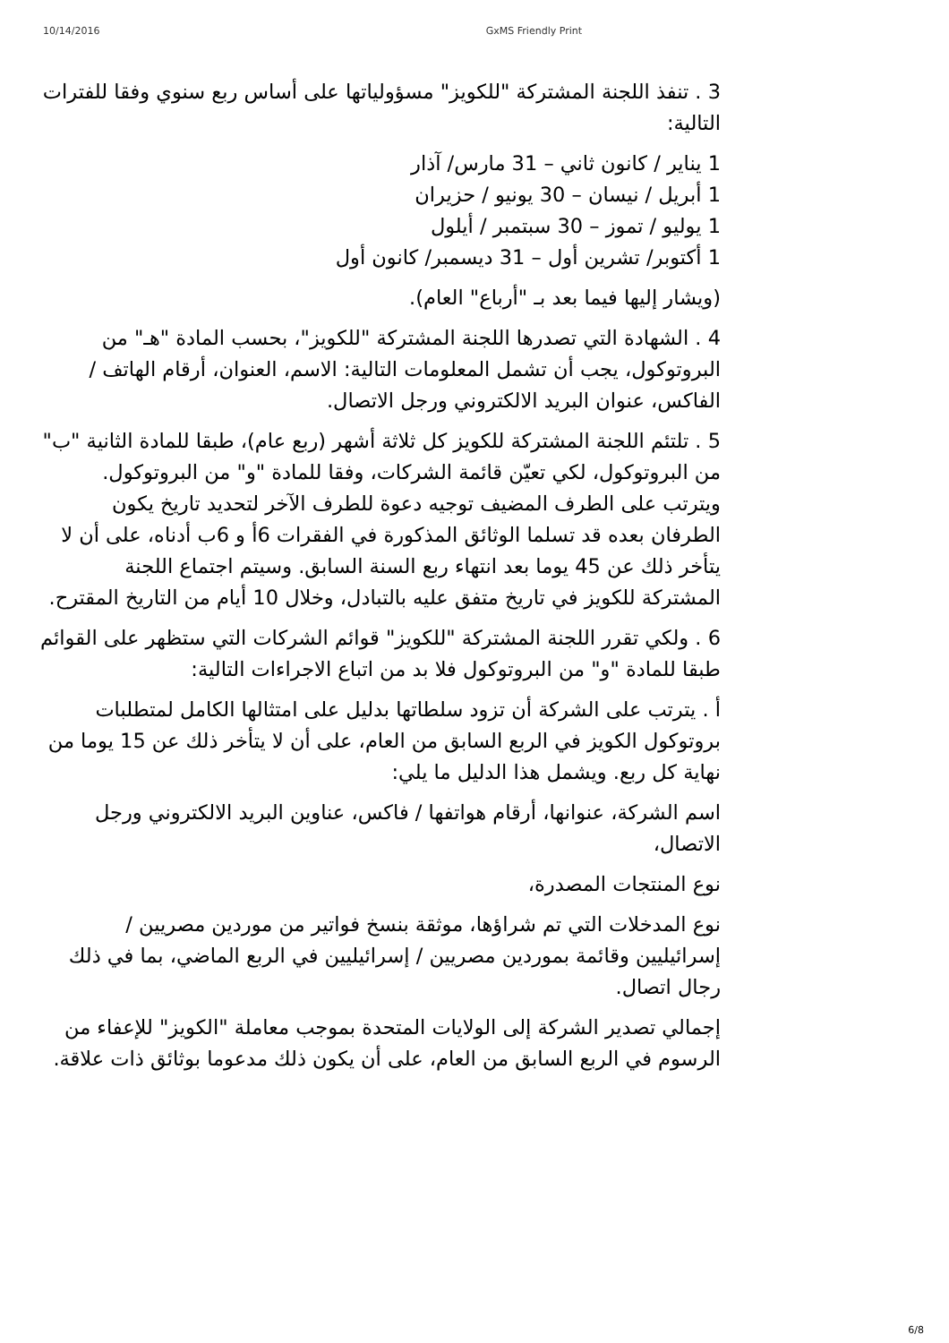10/14/2016 GxMS Friendly Print
3 . تنفذ اللجنة المشتركة "للكويز" مسؤولياتها على أساس ربع سنوي وفقا للفترات التالية:
1 يناير / كانون ثاني – 31 مارس/ آذار
1 أبريل / نيسان – 30 يونيو / حزيران
1 يوليو / تموز – 30 سبتمبر / أيلول
1 أكتوبر/ تشرين أول – 31 ديسمبر/ كانون أول
(ويشار إليها فيما بعد بـ "أرباع" العام).
4 . الشهادة التي تصدرها اللجنة المشتركة "للكويز"، بحسب المادة "هـ" من البروتوكول، يجب أن تشمل المعلومات التالية: الاسم، العنوان، أرقام الهاتف / الفاكس، عنوان البريد الالكتروني ورجل الاتصال.
5 . تلتئم اللجنة المشتركة للكويز كل ثلاثة أشهر (ربع عام)، طبقا للمادة الثانية "ب" من البروتوكول، لكي تعيّن قائمة الشركات، وفقا للمادة "و" من البروتوكول. ويترتب على الطرف المضيف توجيه دعوة للطرف الآخر لتحديد تاريخ يكون الطرفان بعده قد تسلما الوثائق المذكورة في الفقرات 6أ و 6ب أدناه، على أن لا يتأخر ذلك عن 45 يوما بعد انتهاء ربع السنة السابق. وسيتم اجتماع اللجنة المشتركة للكويز في تاريخ متفق عليه بالتبادل، وخلال 10 أيام من التاريخ المقترح.
6 . ولكي تقرر اللجنة المشتركة "للكويز" قوائم الشركات التي ستظهر على القوائم طبقا للمادة "و" من البروتوكول فلا بد من اتباع الاجراءات التالية:
أ . يترتب على الشركة أن تزود سلطاتها بدليل على امتثالها الكامل لمتطلبات بروتوكول الكويز في الربع السابق من العام، على أن لا يتأخر ذلك عن 15 يوما من نهاية كل ربع. ويشمل هذا الدليل ما يلي:
اسم الشركة، عنوانها، أرقام هواتفها / فاكس، عناوين البريد الالكتروني ورجل الاتصال،
نوع المنتجات المصدرة،
نوع المدخلات التي تم شراؤها، موثقة بنسخ فواتير من موردين مصريين / إسرائيليين وقائمة بموردين مصريين / إسرائيليين في الربع الماضي، بما في ذلك رجال اتصال.
إجمالي تصدير الشركة إلى الولايات المتحدة بموجب معاملة "الكويز" للإعفاء من الرسوم في الربع السابق من العام، على أن يكون ذلك مدعوما بوثائق ذات علاقة.
6/8